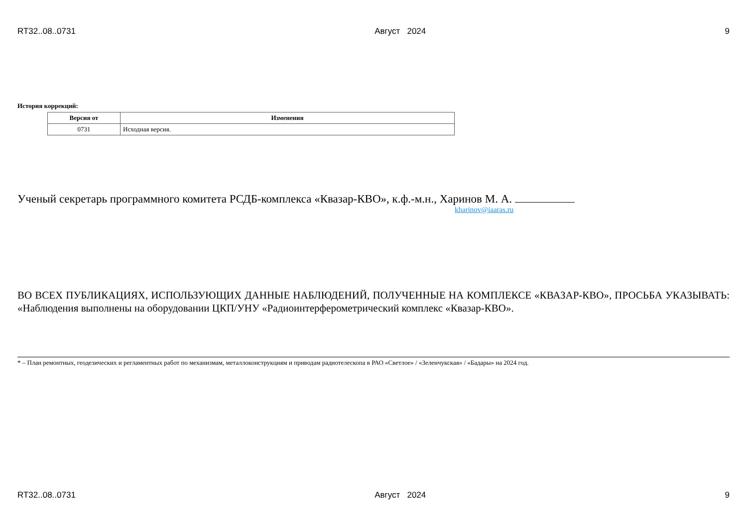RT32..08..0731 Август 2024 9
История коррекций:
| Версия от | Изменения |
| --- | --- |
| 0731 | Исходная версия. |
Ученый секретарь программного комитета РСДБ-комплекса «Квазар-КВО», к.ф.-м.н., Харинов М. А.
kharinov@iaaras.ru
ВО ВСЕХ ПУБЛИКАЦИЯХ, ИСПОЛЬЗУЮЩИХ ДАННЫЕ НАБЛЮДЕНИЙ, ПОЛУЧЕННЫЕ НА КОМПЛЕКСЕ «КВАЗАР-КВО», ПРОСЬБА УКАЗЫВАТЬ: «Наблюдения выполнены на оборудовании ЦКП/УНУ «Радиоинтерферометрический комплекс «Квазар-КВО».
* – План ремонтных, геодезических и регламентных работ по механизмам, металлоконструкциям и приводам радиотелескопа в РАО «Светлое» / «Зеленчукская» / «Бадары» на 2024 год.
RT32..08..0731 Август 2024 9